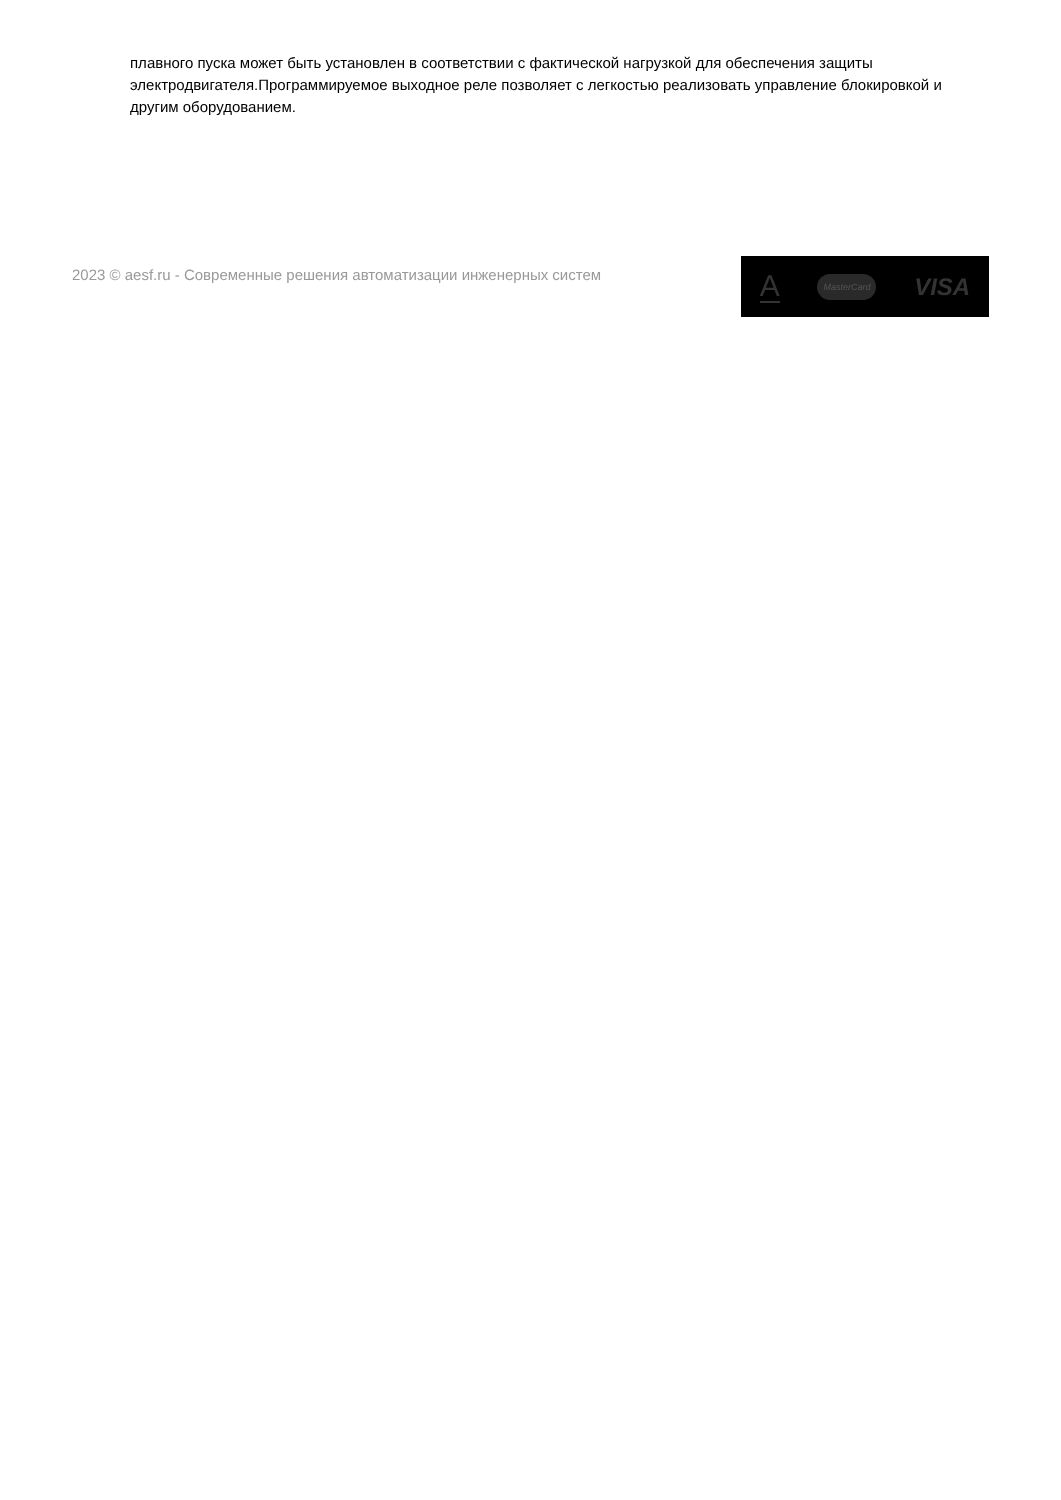плавного пуска может быть установлен в соответствии с фактической нагрузкой для обеспечения защиты электродвигателя.Программируемое выходное реле позволяет с легкостью реализовать управление блокировкой и другим оборудованием.
2023 © aesf.ru - Современные решения автоматизации инженерных систем
A MasterCard VISA